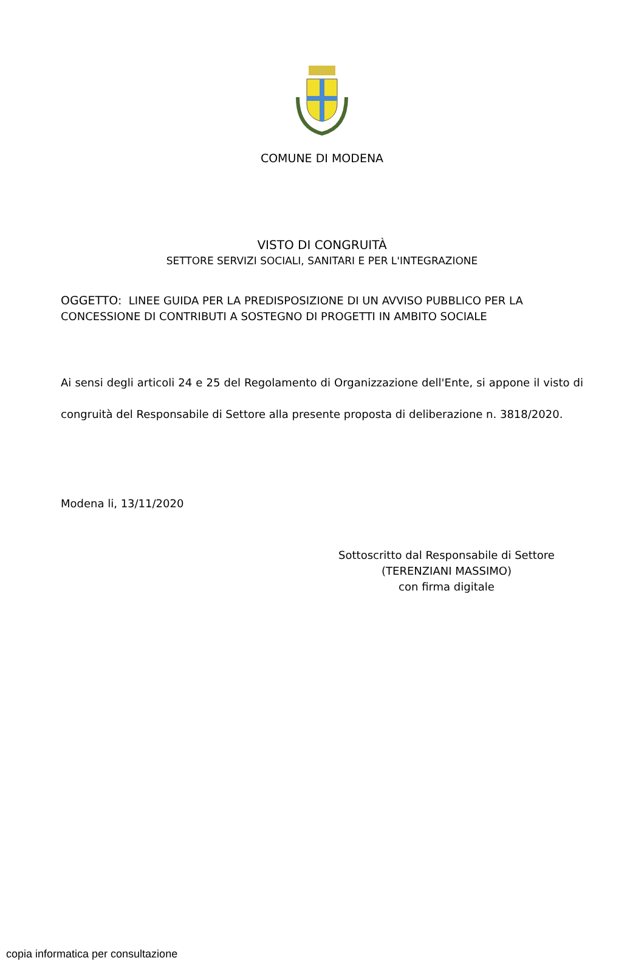COMUNE DI MODENA
VISTO DI CONGRUITÀ
SETTORE SERVIZI SOCIALI, SANITARI E PER L'INTEGRAZIONE
OGGETTO: LINEE GUIDA PER LA PREDISPOSIZIONE DI UN AVVISO PUBBLICO PER LA CONCESSIONE DI CONTRIBUTI A SOSTEGNO DI PROGETTI IN AMBITO SOCIALE
Ai sensi degli articoli 24 e 25 del Regolamento di Organizzazione dell'Ente, si appone il visto di congruità del Responsabile di Settore alla presente proposta di deliberazione n. 3818/2020.
Modena li, 13/11/2020
Sottoscritto dal Responsabile di Settore
(TERENZIANI MASSIMO)
con firma digitale
copia informatica per consultazione